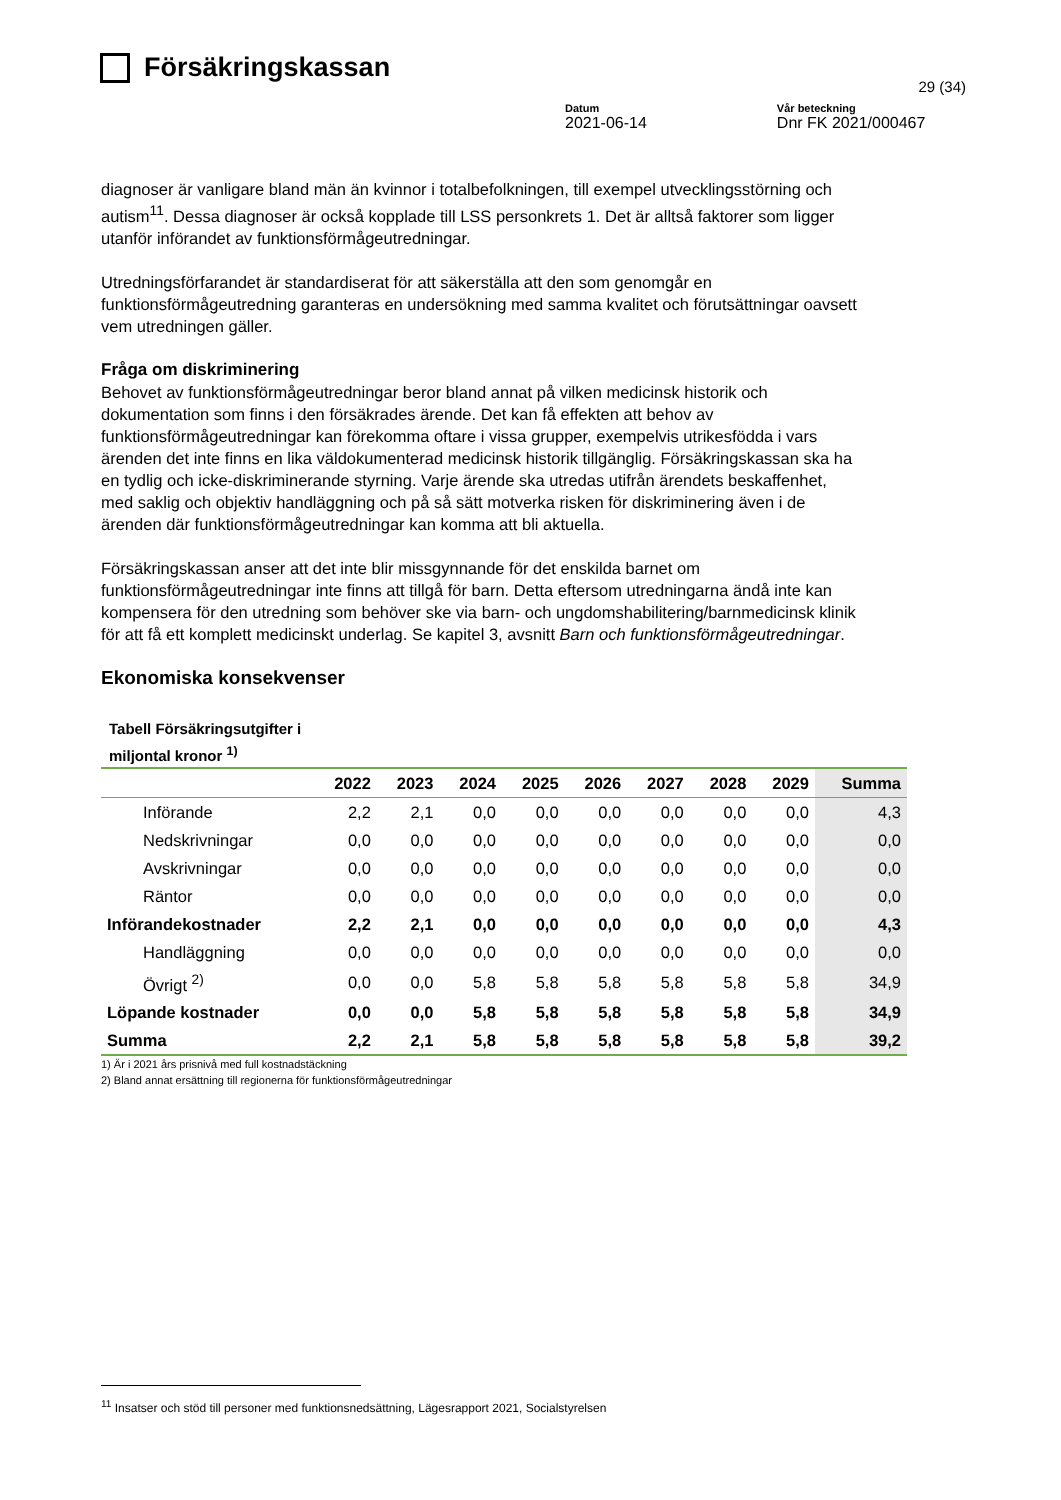Försäkringskassan
29 (34)
Datum
2021-06-14
Vår beteckning
Dnr FK 2021/000467
diagnoser är vanligare bland män än kvinnor i totalbefolkningen, till exempel utvecklingsstörning och autism<sup>11</sup>. Dessa diagnoser är också kopplade till LSS personkrets 1. Det är alltså faktorer som ligger utanför införandet av funktionsförmågeutredningar.
Utredningsförfarandet är standardiserat för att säkerställa att den som genomgår en funktionsförmågeutredning garanteras en undersökning med samma kvalitet och förutsättningar oavsett vem utredningen gäller.
Fråga om diskriminering
Behovet av funktionsförmågeutredningar beror bland annat på vilken medicinsk historik och dokumentation som finns i den försäkrades ärende. Det kan få effekten att behov av funktionsförmågeutredningar kan förekomma oftare i vissa grupper, exempelvis utrikesfödda i vars ärenden det inte finns en lika väldokumenterad medicinsk historik tillgänglig. Försäkringskassan ska ha en tydlig och icke-diskriminerande styrning. Varje ärende ska utredas utifrån ärendets beskaffenhet, med saklig och objektiv handläggning och på så sätt motverka risken för diskriminering även i de ärenden där funktionsförmågeutredningar kan komma att bli aktuella.
Försäkringskassan anser att det inte blir missgynnande för det enskilda barnet om funktionsförmågeutredningar inte finns att tillgå för barn. Detta eftersom utredningarna ändå inte kan kompensera för den utredning som behöver ske via barn- och ungdomshabilitering/barnmedicinsk klinik för att få ett komplett medicinskt underlag. Se kapitel 3, avsnitt Barn och funktionsförmågeutredningar.
Ekonomiska konsekvenser
Tabell Försäkringsutgifter i
miljontal kronor <sup>1)</sup>
| | 2022 | 2023 | 2024 | 2025 | 2026 | 2027 | 2028 | 2029 | Summa |
| --- | --- | --- | --- | --- | --- | --- | --- | --- | --- |
| Införande | 2,2 | 2,1 | 0,0 | 0,0 | 0,0 | 0,0 | 0,0 | 0,0 | 4,3 |
| Nedskrivningar | 0,0 | 0,0 | 0,0 | 0,0 | 0,0 | 0,0 | 0,0 | 0,0 | 0,0 |
| Avskrivningar | 0,0 | 0,0 | 0,0 | 0,0 | 0,0 | 0,0 | 0,0 | 0,0 | 0,0 |
| Räntor | 0,0 | 0,0 | 0,0 | 0,0 | 0,0 | 0,0 | 0,0 | 0,0 | 0,0 |
| Införandekostnader | 2,2 | 2,1 | 0,0 | 0,0 | 0,0 | 0,0 | 0,0 | 0,0 | 4,3 |
| Handläggning | 0,0 | 0,0 | 0,0 | 0,0 | 0,0 | 0,0 | 0,0 | 0,0 | 0,0 |
| Övrigt <sup>2)</sup> | 0,0 | 0,0 | 5,8 | 5,8 | 5,8 | 5,8 | 5,8 | 5,8 | 34,9 |
| Löpande kostnader | 0,0 | 0,0 | 5,8 | 5,8 | 5,8 | 5,8 | 5,8 | 5,8 | 34,9 |
| Summa | 2,2 | 2,1 | 5,8 | 5,8 | 5,8 | 5,8 | 5,8 | 5,8 | 39,2 |
1) Är i 2021 års prisnivå med full kostnadstäckning
2) Bland annat ersättning till regionerna för funktionsförmågeutredningar
<sup>11</sup> Insatser och stöd till personer med funktionsnedsättning, Lägesrapport 2021, Socialstyrelsen